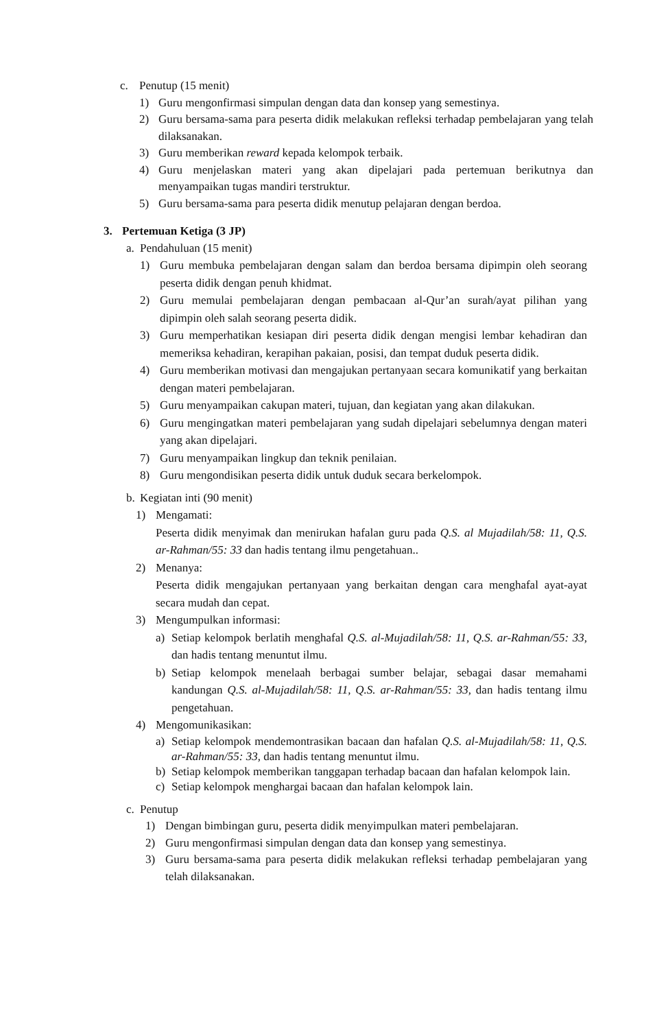c. Penutup (15 menit)
1) Guru mengonfirmasi simpulan dengan data dan konsep yang semestinya.
2) Guru bersama-sama para peserta didik melakukan refleksi terhadap pembelajaran yang telah dilaksanakan.
3) Guru memberikan reward kepada kelompok terbaik.
4) Guru menjelaskan materi yang akan dipelajari pada pertemuan berikutnya dan menyampaikan tugas mandiri terstruktur.
5) Guru bersama-sama para peserta didik menutup pelajaran dengan berdoa.
3. Pertemuan Ketiga (3 JP)
a. Pendahuluan (15 menit)
1) Guru membuka pembelajaran dengan salam dan berdoa bersama dipimpin oleh seorang peserta didik dengan penuh khidmat.
2) Guru memulai pembelajaran dengan pembacaan al-Qur’an surah/ayat pilihan yang dipimpin oleh salah seorang peserta didik.
3) Guru memperhatikan kesiapan diri peserta didik dengan mengisi lembar kehadiran dan memeriksa kehadiran, kerapihan pakaian, posisi, dan tempat duduk peserta didik.
4) Guru memberikan motivasi dan mengajukan pertanyaan secara komunikatif yang berkaitan dengan materi pembelajaran.
5) Guru menyampaikan cakupan materi, tujuan, dan kegiatan yang akan dilakukan.
6) Guru mengingatkan materi pembelajaran yang sudah dipelajari sebelumnya dengan materi yang akan dipelajari.
7) Guru menyampaikan lingkup dan teknik penilaian.
8) Guru mengondisikan peserta didik untuk duduk secara berkelompok.
b. Kegiatan inti (90 menit)
1) Mengamati:
Peserta didik menyimak dan menirukan hafalan guru pada Q.S. al Mujadilah/58: 11, Q.S. ar-Rahman/55: 33 dan hadis tentang ilmu pengetahuan..
2) Menanya:
Peserta didik mengajukan pertanyaan yang berkaitan dengan cara menghafal ayat-ayat secara mudah dan cepat.
3) Mengumpulkan informasi:
a) Setiap kelompok berlatih menghafal Q.S. al-Mujadilah/58: 11, Q.S. ar-Rahman/55: 33, dan hadis tentang menuntut ilmu.
b) Setiap kelompok menelaah berbagai sumber belajar, sebagai dasar memahami kandungan Q.S. al-Mujadilah/58: 11, Q.S. ar-Rahman/55: 33, dan hadis tentang ilmu pengetahuan.
4) Mengomunikasikan:
a) Setiap kelompok mendemontrasikan bacaan dan hafalan Q.S. al-Mujadilah/58: 11, Q.S. ar-Rahman/55: 33, dan hadis tentang menuntut ilmu.
b) Setiap kelompok memberikan tanggapan terhadap bacaan dan hafalan kelompok lain.
c) Setiap kelompok menghargai bacaan dan hafalan kelompok lain.
c. Penutup
1) Dengan bimbingan guru, peserta didik menyimpulkan materi pembelajaran.
2) Guru mengonfirmasi simpulan dengan data dan konsep yang semestinya.
3) Guru bersama-sama para peserta didik melakukan refleksi terhadap pembelajaran yang telah dilaksanakan.